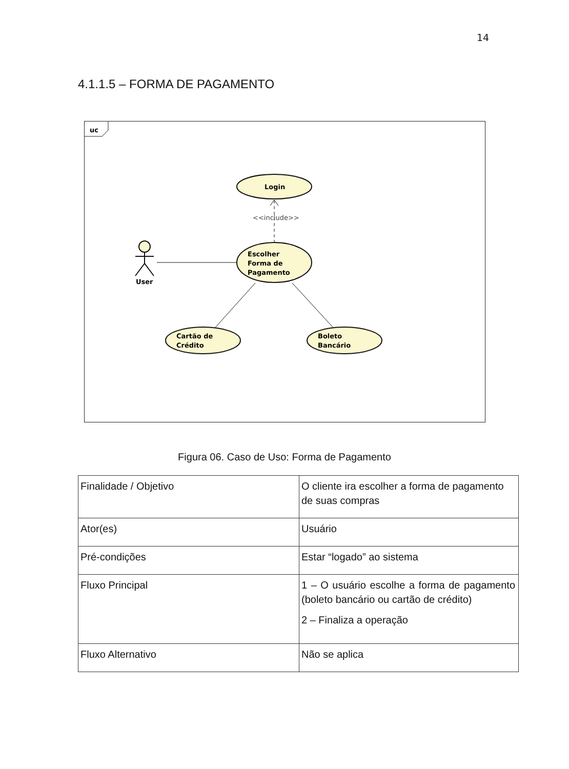14
4.1.1.5 – FORMA DE PAGAMENTO
uc
Login
<<include>>
Escolher
Forma de
Pagamento
User
Cartão de
Crédito
Boleto
Bancário
Figura 06. Caso de Uso: Forma de Pagamento
| Finalidade / Objetivo | O cliente ira escolher a forma de pagamento de suas compras |
| Ator(es) | Usuário |
| Pré-condições | Estar “logado” ao sistema |
| Fluxo Principal | 1 – O usuário escolhe a forma de pagamento (boleto bancário ou cartão de crédito) 2 – Finaliza a operação |
| Fluxo Alternativo | Não se aplica |